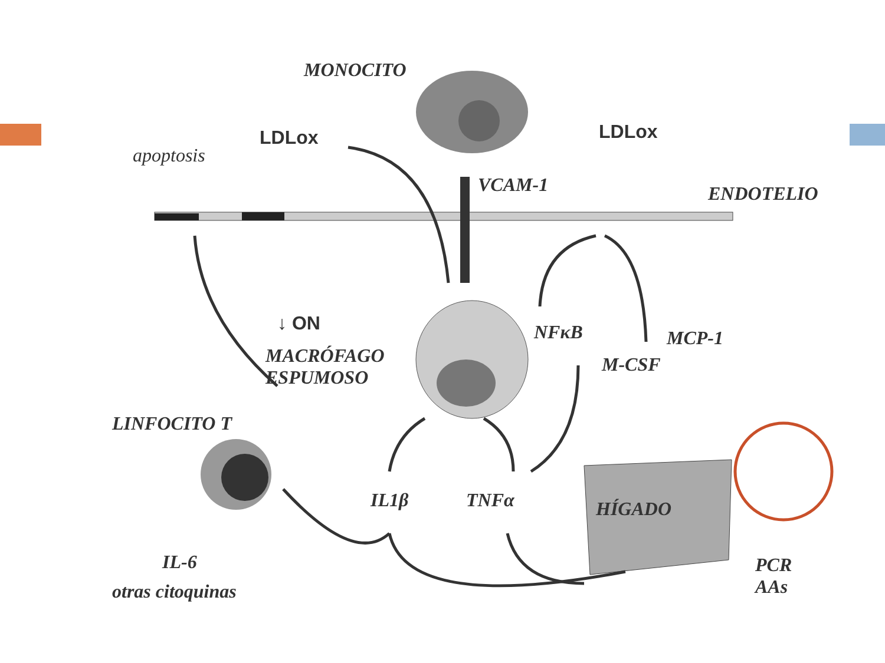MONOCITO
LDLox LDLox
apoptosis
VCAM-1 ENDOTELIO
↓ ON
MACRÓFAGO
ESPUMOSO
NFκB MCP-1
M-CSF
LINFOCITO T
IL1β TNFα HÍGADO
IL-6
otras citoquinas
PCR
AAs